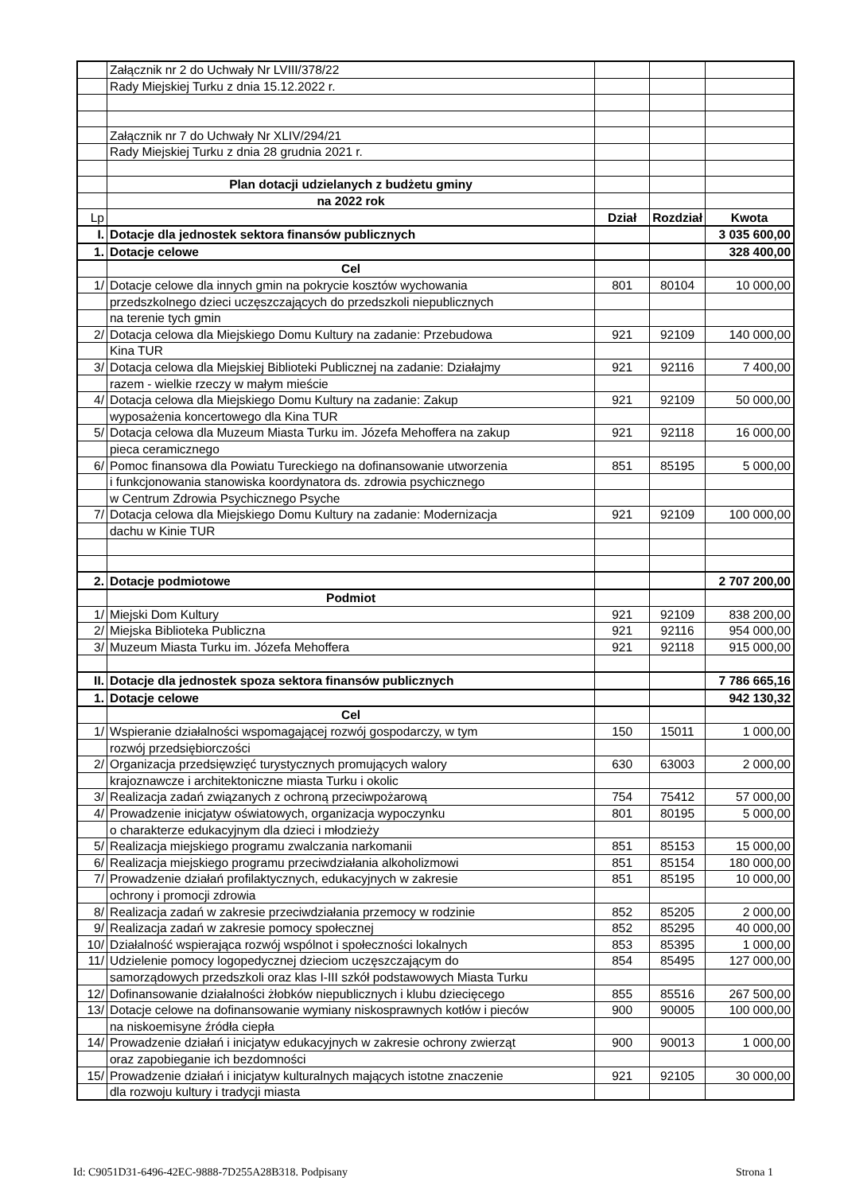| | Załącznik nr 2 do Uchwały Nr LVIII/378/22 | | | |
| | Rady Miejskiej Turku z dnia 15.12.2022 r. | | | |
| | Załącznik nr 7 do Uchwały Nr XLIV/294/21 | | | |
| | Rady Miejskiej Turku z dnia 28 grudnia 2021 r. | | | |
| | Plan dotacji udzielanych z budżetu gminy | | | |
| | na 2022 rok | | | |
| Lp | | Dział | Rozdział | Kwota |
| I. | Dotacje dla jednostek sektora finansów publicznych | | | 3 035 600,00 |
| 1. | Dotacje celowe | | | 328 400,00 |
| | Cel | | | |
| 1/ | Dotacje celowe dla innych gmin na pokrycie kosztów wychowania | 801 | 80104 | 10 000,00 |
| | przedszkolnego dzieci uczęszczających do przedszkoli niepublicznych | | | |
| | na terenie tych gmin | | | |
| 2/ | Dotacja celowa dla Miejskiego Domu Kultury na zadanie: Przebudowa | 921 | 92109 | 140 000,00 |
| | Kina TUR | | | |
| 3/ | Dotacja celowa dla Miejskiej Biblioteki Publicznej na zadanie: Działajmy | 921 | 92116 | 7 400,00 |
| | razem - wielkie rzeczy w małym mieście | | | |
| 4/ | Dotacja celowa dla Miejskiego Domu Kultury na zadanie: Zakup | 921 | 92109 | 50 000,00 |
| | wyposażenia koncertowego dla Kina TUR | | | |
| 5/ | Dotacja celowa dla Muzeum Miasta Turku im. Józefa Mehoffera na zakup | 921 | 92118 | 16 000,00 |
| | pieca ceramicznego | | | |
| 6/ | Pomoc finansowa dla Powiatu Tureckiego na dofinansowanie utworzenia | 851 | 85195 | 5 000,00 |
| | i funkcjonowania stanowiska koordynatora ds. zdrowia psychicznego | | | |
| | w Centrum Zdrowia Psychicznego Psyche | | | |
| 7/ | Dotacja celowa dla Miejskiego Domu Kultury na zadanie: Modernizacja | 921 | 92109 | 100 000,00 |
| | dachu w Kinie TUR | | | |
| 2. | Dotacje podmiotowe | | | 2 707 200,00 |
| | Podmiot | | | |
| 1/ | Miejski Dom Kultury | 921 | 92109 | 838 200,00 |
| 2/ | Miejska Biblioteka Publiczna | 921 | 92116 | 954 000,00 |
| 3/ | Muzeum Miasta Turku im. Józefa Mehoffera | 921 | 92118 | 915 000,00 |
| II. | Dotacje dla jednostek spoza sektora finansów publicznych | | | 7 786 665,16 |
| 1. | Dotacje celowe | | | 942 130,32 |
| | Cel | | | |
| 1/ | Wspieranie działalności wspomagającej rozwój gospodarczy, w tym | 150 | 15011 | 1 000,00 |
| | rozwój przedsiębiorczości | | | |
| 2/ | Organizacja przedsięwzięć turystycznych promujących walory | 630 | 63003 | 2 000,00 |
| | krajoznawcze i architektoniczne miasta Turku i okolic | | | |
| 3/ | Realizacja zadań związanych z ochroną przeciwpożarową | 754 | 75412 | 57 000,00 |
| 4/ | Prowadzenie inicjatyw oświatowych, organizacja wypoczynku | 801 | 80195 | 5 000,00 |
| | o charakterze edukacyjnym dla dzieci i młodzieży | | | |
| 5/ | Realizacja miejskiego programu zwalczania narkomanii | 851 | 85153 | 15 000,00 |
| 6/ | Realizacja miejskiego programu przeciwdziałania alkoholizmowi | 851 | 85154 | 180 000,00 |
| 7/ | Prowadzenie działań profilaktycznych, edukacyjnych w zakresie | 851 | 85195 | 10 000,00 |
| | ochrony i promocji zdrowia | | | |
| 8/ | Realizacja zadań w zakresie przeciwdziałania przemocy w rodzinie | 852 | 85205 | 2 000,00 |
| 9/ | Realizacja zadań w zakresie pomocy społecznej | 852 | 85295 | 40 000,00 |
| 10/ | Działalność wspierająca rozwój wspólnot i społeczności lokalnych | 853 | 85395 | 1 000,00 |
| 11/ | Udzielenie pomocy logopedycznej dzieciom uczęszczającym do | 854 | 85495 | 127 000,00 |
| | samorządowych przedszkoli oraz klas I-III szkół podstawowych Miasta Turku | | | |
| 12/ | Dofinansowanie działalności żłobków niepublicznych i klubu dziecięcego | 855 | 85516 | 267 500,00 |
| 13/ | Dotacje celowe na dofinansowanie wymiany niskosprawnych kotłów i pieców | 900 | 90005 | 100 000,00 |
| | na niskoemisyne źródła ciepła | | | |
| 14/ | Prowadzenie działań i inicjatyw edukacyjnych w zakresie ochrony zwierząt | 900 | 90013 | 1 000,00 |
| | oraz zapobieganie ich bezdomności | | | |
| 15/ | Prowadzenie działań i inicjatyw kulturalnych mających istotne znaczenie | 921 | 92105 | 30 000,00 |
| | dla rozwoju kultury i tradycji miasta | | | |
Id: C9051D31-6496-42EC-9888-7D255A28B318. Podpisany Strona 1